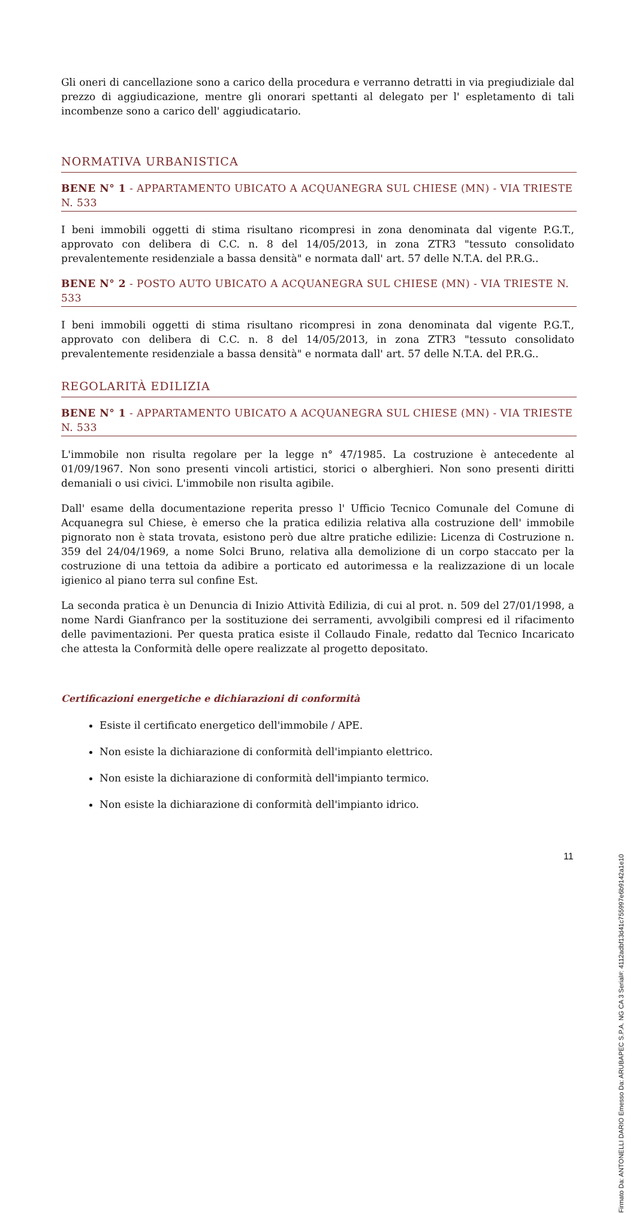Gli oneri di cancellazione sono a carico della procedura e verranno detratti in via pregiudiziale dal prezzo di aggiudicazione, mentre gli onorari spettanti al delegato per l' espletamento di tali incombenze sono a carico dell' aggiudicatario.
NORMATIVA URBANISTICA
BENE N° 1 - APPARTAMENTO UBICATO A ACQUANEGRA SUL CHIESE (MN) - VIA TRIESTE N. 533
I beni immobili oggetti di stima risultano ricompresi in zona denominata dal vigente P.G.T., approvato con delibera di C.C. n. 8 del 14/05/2013, in zona ZTR3 "tessuto consolidato prevalentemente residenziale a bassa densità" e normata dall' art. 57 delle N.T.A. del P.R.G..
BENE N° 2 - POSTO AUTO UBICATO A ACQUANEGRA SUL CHIESE (MN) - VIA TRIESTE N. 533
I beni immobili oggetti di stima risultano ricompresi in zona denominata dal vigente P.G.T., approvato con delibera di C.C. n. 8 del 14/05/2013, in zona ZTR3 "tessuto consolidato prevalentemente residenziale a bassa densità" e normata dall' art. 57 delle N.T.A. del P.R.G..
REGOLARITÀ EDILIZIA
BENE N° 1 - APPARTAMENTO UBICATO A ACQUANEGRA SUL CHIESE (MN) - VIA TRIESTE N. 533
L'immobile non risulta regolare per la legge n° 47/1985. La costruzione è antecedente al 01/09/1967. Non sono presenti vincoli artistici, storici o alberghieri. Non sono presenti diritti demaniali o usi civici. L'immobile non risulta agibile.
Dall' esame della documentazione reperita presso l' Ufficio Tecnico Comunale del Comune di Acquanegra sul Chiese, è emerso che la pratica edilizia relativa alla costruzione dell' immobile pignorato non è stata trovata, esistono però due altre pratiche edilizie: Licenza di Costruzione n. 359 del 24/04/1969, a nome Solci Bruno, relativa alla demolizione di un corpo staccato per la costruzione di una tettoia da adibire a porticato ed autorimessa e la realizzazione di un locale igienico al piano terra sul confine Est.
La seconda pratica è un Denuncia di Inizio Attività Edilizia, di cui al prot. n. 509 del 27/01/1998, a nome Nardi Gianfranco per la sostituzione dei serramenti, avvolgibili compresi ed il rifacimento delle pavimentazioni. Per questa pratica esiste il Collaudo Finale, redatto dal Tecnico Incaricato che attesta la Conformità delle opere realizzate al progetto depositato.
Certificazioni energetiche e dichiarazioni di conformità
Esiste il certificato energetico dell'immobile / APE.
Non esiste la dichiarazione di conformità dell'impianto elettrico.
Non esiste la dichiarazione di conformità dell'impianto termico.
Non esiste la dichiarazione di conformità dell'impianto idrico.
11
Firmato Da: ANTONELLI DARIO Emesso Da: ARUBAPEC S.P.A. NG CA 3 Serial#: 4112adbf13d41c755997e6b9142a1e10